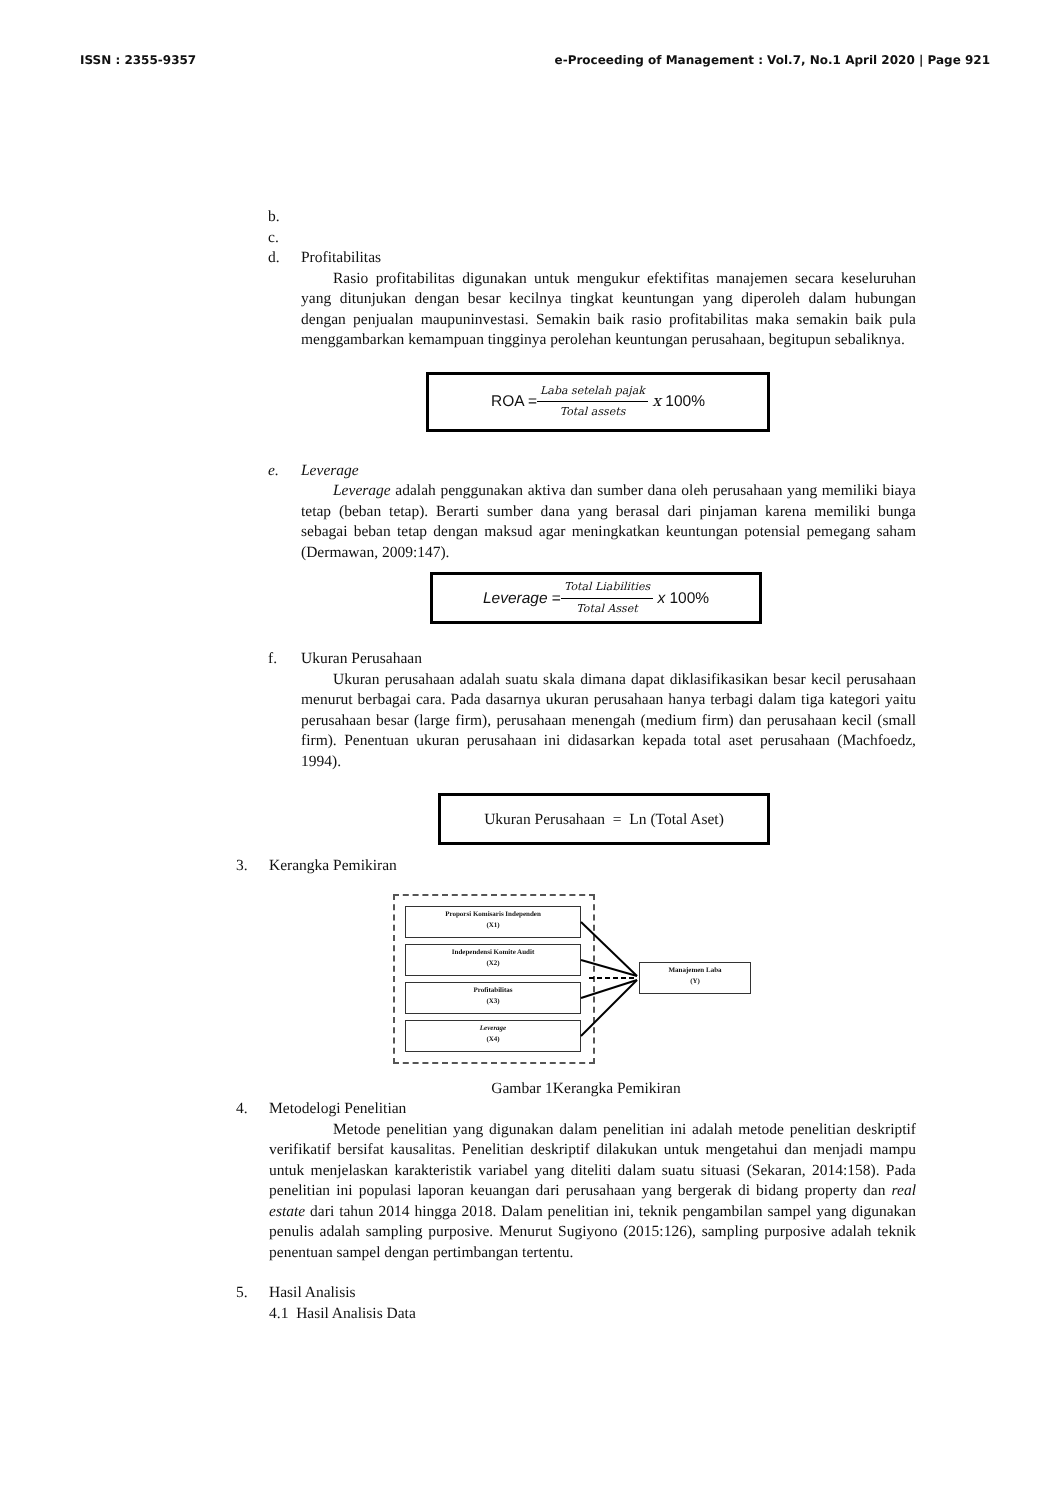ISSN : 2355-9357 e-Proceeding of Management : Vol.7, No.1 April 2020 | Page 921
b.
c.
d. Profitabilitas
Rasio profitabilitas digunakan untuk mengukur efektifitas manajemen secara keseluruhan yang ditunjukan dengan besar kecilnya tingkat keuntungan yang diperoleh dalam hubungan dengan penjualan maupuninvestasi. Semakin baik rasio profitabilitas maka semakin baik pula menggambarkan kemampuan tingginya perolehan keuntungan perusahaan, begitupun sebaliknya.
ROA = Laba setelah pajak Total assets x 100%
e. Leverage
Leverage adalah penggunakan aktiva dan sumber dana oleh perusahaan yang memiliki biaya tetap (beban tetap). Berarti sumber dana yang berasal dari pinjaman karena memiliki bunga sebagai beban tetap dengan maksud agar meningkatkan keuntungan potensial pemegang saham (Dermawan, 2009:147).
Leverage = Total Liabilities Total Asset x 100%
f. Ukuran Perusahaan
Ukuran perusahaan adalah suatu skala dimana dapat diklasifikasikan besar kecil perusahaan menurut berbagai cara. Pada dasarnya ukuran perusahaan hanya terbagi dalam tiga kategori yaitu perusahaan besar (large firm), perusahaan menengah (medium firm) dan perusahaan kecil (small firm). Penentuan ukuran perusahaan ini didasarkan kepada total aset perusahaan (Machfoedz, 1994).
Ukuran Perusahaan = Ln (Total Aset)
3. Kerangka Pemikiran
Proporsi Komisaris Independen
(X1)
Independensi Komite Audit
(X2)
Profitabilitas
(X3)
Leverage
(X4)
Manajemen Laba
(Y)
Gambar 1Kerangka Pemikiran
4. Metodelogi Penelitian
Metode penelitian yang digunakan dalam penelitian ini adalah metode penelitian deskriptif verifikatif bersifat kausalitas. Penelitian deskriptif dilakukan untuk mengetahui dan menjadi mampu untuk menjelaskan karakteristik variabel yang diteliti dalam suatu situasi (Sekaran, 2014:158). Pada penelitian ini populasi laporan keuangan dari perusahaan yang bergerak di bidang property dan real estate dari tahun 2014 hingga 2018. Dalam penelitian ini, teknik pengambilan sampel yang digunakan penulis adalah sampling purposive. Menurut Sugiyono (2015:126), sampling purposive adalah teknik penentuan sampel dengan pertimbangan tertentu.
5. Hasil Analisis
4.1 Hasil Analisis Data